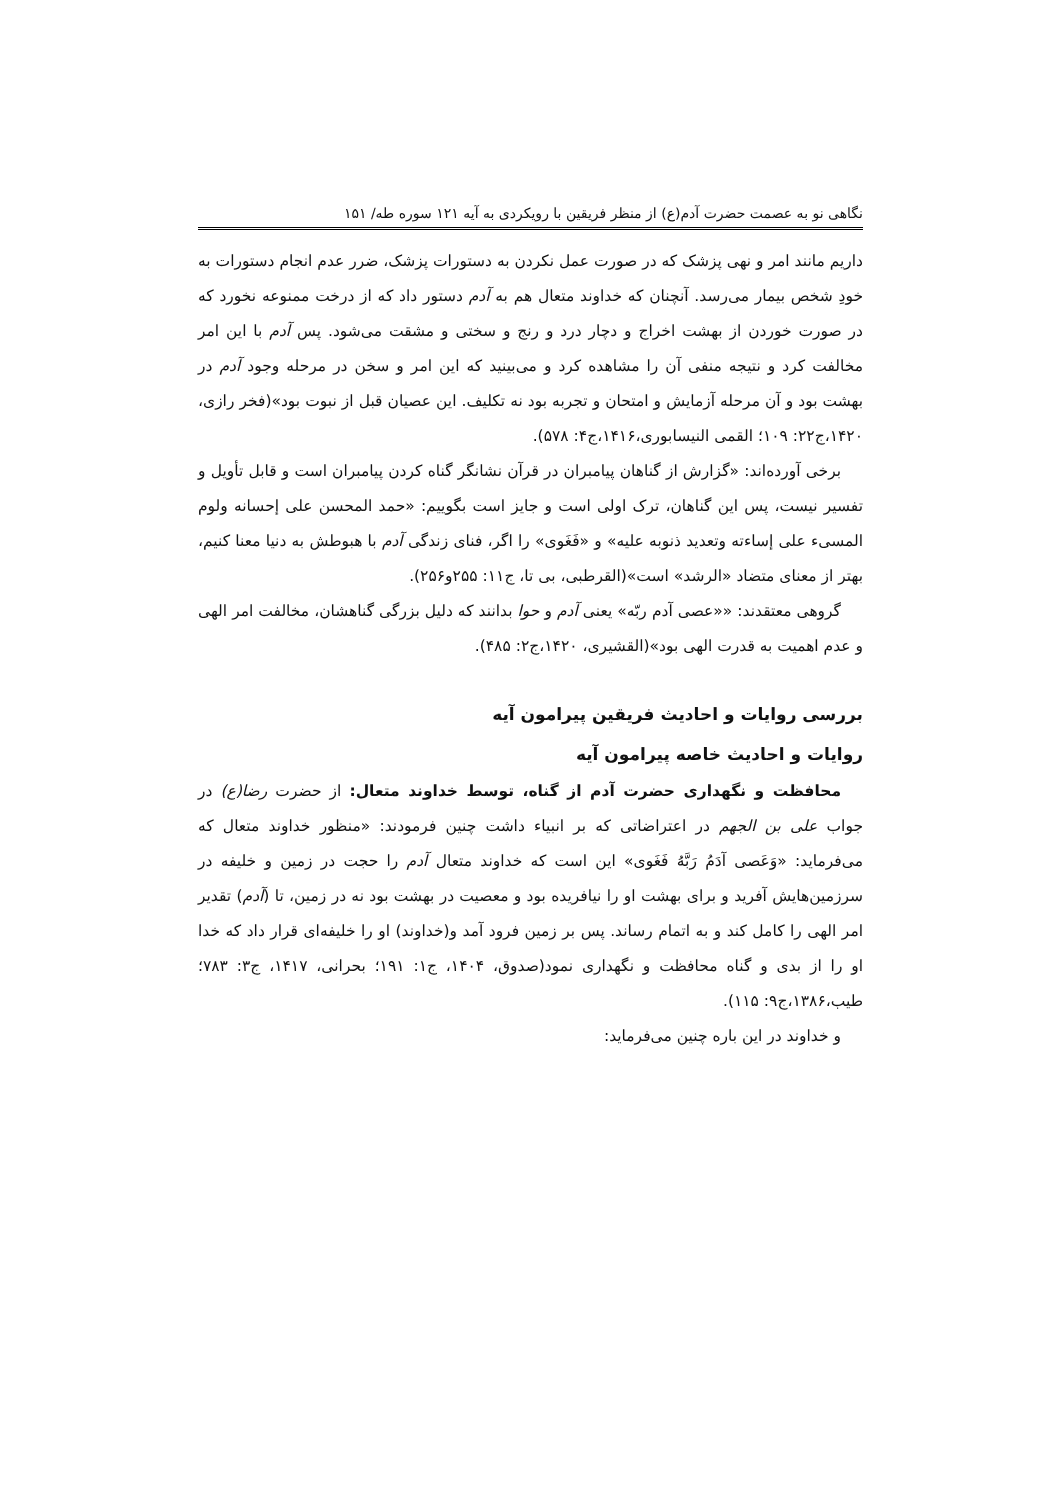نگاهی نو به عصمت حضرت آدم(ع) از منظر فریقین با رویکردی به آیه ۱۲۱ سوره طه/ ۱۵۱
داریم مانند امر و نهی پزشک که در صورت عمل نکردن به دستورات پزشک، ضرر عدم انجام دستورات به خودِ شخص بیمار می‌رسد. آنچنان که خداوند متعال هم به آدم دستور داد که از درخت ممنوعه نخورد که در صورت خوردن از بهشت اخراج و دچار درد و رنج و سختی و مشقت می‌شود. پس آدم با این امر مخالفت کرد و نتیجه منفی آن را مشاهده کرد و می‌بینید که این امر و سخن در مرحله وجود آدم در بهشت بود و آن مرحله آزمایش و امتحان و تجربه بود نه تکلیف. این عصیان قبل از نبوت بود»(فخر رازی، ۱۴۲۰،ج۲۲: ۱۰۹؛ القمی النیسابوری،۱۴۱۶،ج۴: ۵۷۸).
برخی آورده‌اند: «گزارش از گناهان پیامبران در قرآن نشانگر گناه کردن پیامبران است و قابل تأویل و تفسیر نیست، پس این گناهان، ترک اولی است و جایز است بگوییم: «حمد المحسن علی إحسانه ولوم المسیء علی إساءته وتعدید ذنوبه علیه» و «فَغَوی» را اگر، فنای زندگی آدم با هبوطش به دنیا معنا کنیم، بهتر از معنای متضاد «الرشد» است»(القرطبی، بی تا، ج۱۱: ۲۵۵و۲۵۶).
گروهی معتقدند: ««عصی آدم ربّه» یعنی آدم و حوا بدانند که دلیل بزرگی گناهشان، مخالفت امر الهی و عدم اهمیت به قدرت الهی بود»(القشیری، ۱۴۲۰،ج۲: ۴۸۵).
بررسی روایات و احادیث فریقین پیرامون آیه
روایات و احادیث خاصه پیرامون آیه
محافظت و نگهداری حضرت آدم از گناه، توسط خداوند متعال: از حضرت رضا(ع) در جواب علی بن الجهم در اعتراضاتی که بر انبیاء داشت چنین فرمودند: «منظور خداوند متعال که می‌فرماید: «وَعَصی آدَمُ رَبَّهُ فَغَوی» این است که خداوند متعال آدم را حجت در زمین و خلیفه در سرزمین‌هایش آفرید و برای بهشت او را نیافریده بود و معصیت در بهشت بود نه در زمین، تا (آدم) تقدیر امر الهی را کامل کند و به اتمام رساند. پس بر زمین فرود آمد و(خداوند) او را خلیفه‌ای قرار داد که خدا او را از بدی و گناه محافظت و نگهداری نمود(صدوق، ۱۴۰۴، ج۱: ۱۹۱؛ بحرانی، ۱۴۱۷، ج۳: ۷۸۳؛ طیب،۱۳۸۶،ج۹: ۱۱۵).
و خداوند در این باره چنین می‌فرماید: